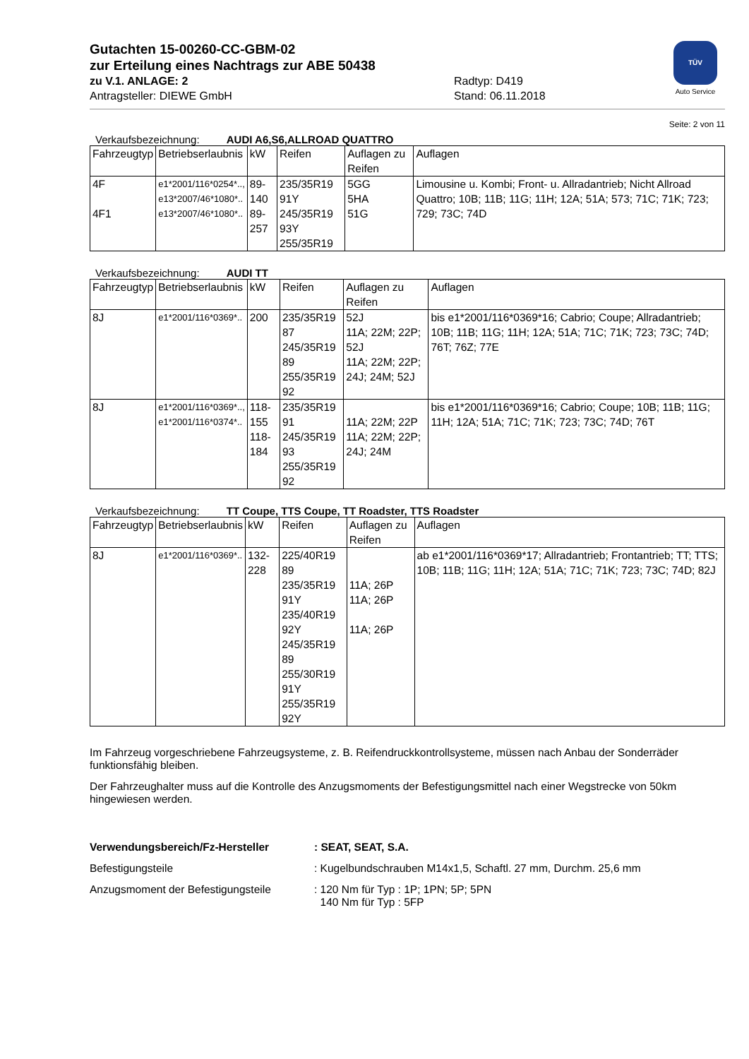TÜV
Auto Service
Gutachten 15-00260-CC-GBM-02
zur Erteilung eines Nachtrags zur ABE 50438
zu V.1. ANLAGE: 2
Antragsteller: DIEWE GmbH
Radtyp: D419
Stand: 06.11.2018
Seite: 2 von 11
Verkaufsbezeichnung: AUDI A6,S6,ALLROAD QUATTRO
| Fahrzeugtyp | Betriebserlaubnis | kW | Reifen | Auflagen zu Reifen | Auflagen |
| --- | --- | --- | --- | --- | --- |
| 4F 4F1 | e1*2001/116*0254*.., e13*2007/46*1080*.. e13*2007/46*1080*.. | 89-140 89-257 | 235/35R19 91Y 245/35R19 93Y 255/35R19 | 5GG 5HA 51G | Limousine u. Kombi; Front- u. Allradantrieb; Nicht Allroad Quattro; 10B; 11B; 11G; 11H; 12A; 51A; 573; 71C; 71K; 723; 729; 73C; 74D |
Verkaufsbezeichnung: AUDI TT
| Fahrzeugtyp | Betriebserlaubnis | kW | Reifen | Auflagen zu Reifen | Auflagen |
| --- | --- | --- | --- | --- | --- |
| 8J | e1*2001/116*0369*.. | 200 | 235/35R19 87 245/35R19 89 255/35R19 92 | 52J 11A; 22M; 22P; 52J 11A; 22M; 22P; 24J; 24M; 52J | bis e1*2001/116*0369*16; Cabrio; Coupe; Allradantrieb; 10B; 11B; 11G; 11H; 12A; 51A; 71C; 71K; 723; 73C; 74D; 76T; 76Z; 77E |
| 8J | e1*2001/116*0369*.., e1*2001/116*0374*.. | 118-155 118-184 | 235/35R19 91 245/35R19 93 255/35R19 92 | 11A; 22M; 22P 11A; 22M; 22P; 24J; 24M | bis e1*2001/116*0369*16; Cabrio; Coupe; 10B; 11B; 11G; 11H; 12A; 51A; 71C; 71K; 723; 73C; 74D; 76T |
Verkaufsbezeichnung: TT Coupe, TTS Coupe, TT Roadster, TTS Roadster
| Fahrzeugtyp | Betriebserlaubnis | kW | Reifen | Auflagen zu Reifen | Auflagen |
| --- | --- | --- | --- | --- | --- |
| 8J | e1*2001/116*0369*.. | 132-228 | 225/40R19 89 235/35R19 91Y 235/40R19 92Y 245/35R19 89 255/30R19 91Y 255/35R19 92Y | 11A; 26P 11A; 26P 11A; 26P | ab e1*2001/116*0369*17; Allradantrieb; Frontantrieb; TT; TTS; 10B; 11B; 11G; 11H; 12A; 51A; 71C; 71K; 723; 73C; 74D; 82J |
Im Fahrzeug vorgeschriebene Fahrzeugsysteme, z. B. Reifendruckkontrollsysteme, müssen nach Anbau der Sonderräder funktionsfähig bleiben.
Der Fahrzeughalter muss auf die Kontrolle des Anzugsmoments der Befestigungsmittel nach einer Wegstrecke von 50km hingewiesen werden.
Verwendungsbereich/Fz-Hersteller : SEAT, SEAT, S.A.
Befestigungsteile : Kugelbundschrauben M14x1,5, Schaftl. 27 mm, Durchm. 25,6 mm
Anzugsmoment der Befestigungsteile : 120 Nm für Typ : 1P; 1PN; 5P; 5PN
140 Nm für Typ : 5FP